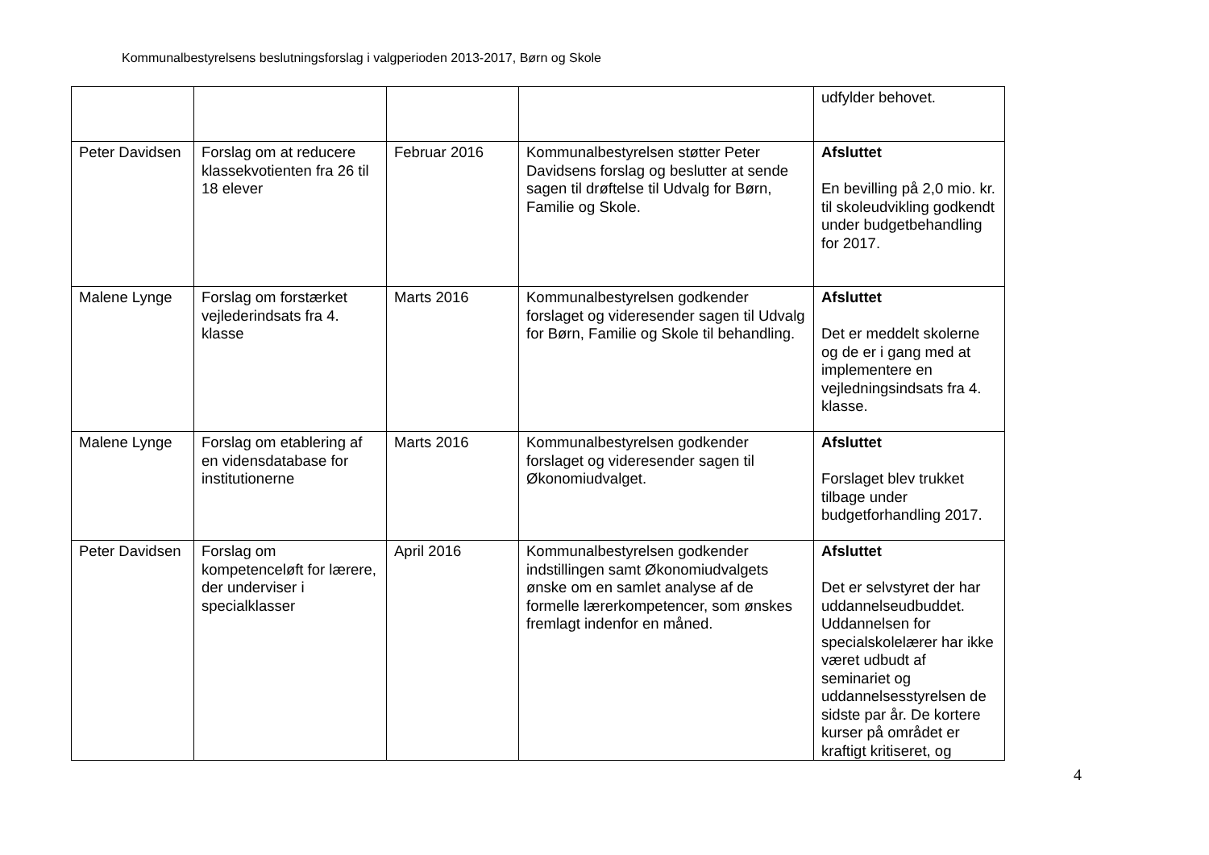Kommunalbestyrelsens beslutningsforslag i valgperioden 2013-2017, Børn og Skole
| | | | | udfylder behovet. |
| Peter Davidsen | Forslag om at reducere klassekvotienten fra 26 til 18 elever | Februar 2016 | Kommunalbestyrelsen støtter Peter Davidsens forslag og beslutter at sende sagen til drøftelse til Udvalg for Børn, Familie og Skole. | Afsluttet En bevilling på 2,0 mio. kr. til skoleudvikling godkendt under budgetbehandling for 2017. |
| Malene Lynge | Forslag om forstærket vejlederindsats fra 4. klasse | Marts 2016 | Kommunalbestyrelsen godkender forslaget og videresender sagen til Udvalg for Børn, Familie og Skole til behandling. | Afsluttet Det er meddelt skolerne og de er i gang med at implementere en vejledningsindsats fra 4. klasse. |
| Malene Lynge | Forslag om etablering af en vidensdatabase for institutionerne | Marts 2016 | Kommunalbestyrelsen godkender forslaget og videresender sagen til Økonomiudvalget. | Afsluttet Forslaget blev trukket tilbage under budgetforhandling 2017. |
| Peter Davidsen | Forslag om kompetenceløft for lærere, der underviser i specialklasser | April 2016 | Kommunalbestyrelsen godkender indstillingen samt Økonomiudvalgets ønske om en samlet analyse af de formelle lærerkompetencer, som ønskes fremlagt indenfor en måned. | Afsluttet Det er selvstyret der har uddannelseudbuddet. Uddannelsen for specialskolelærer har ikke været udbudt af seminariet og uddannelsesstyrelsen de sidste par år. De kortere kurser på området er kraftigt kritiseret, og |
4